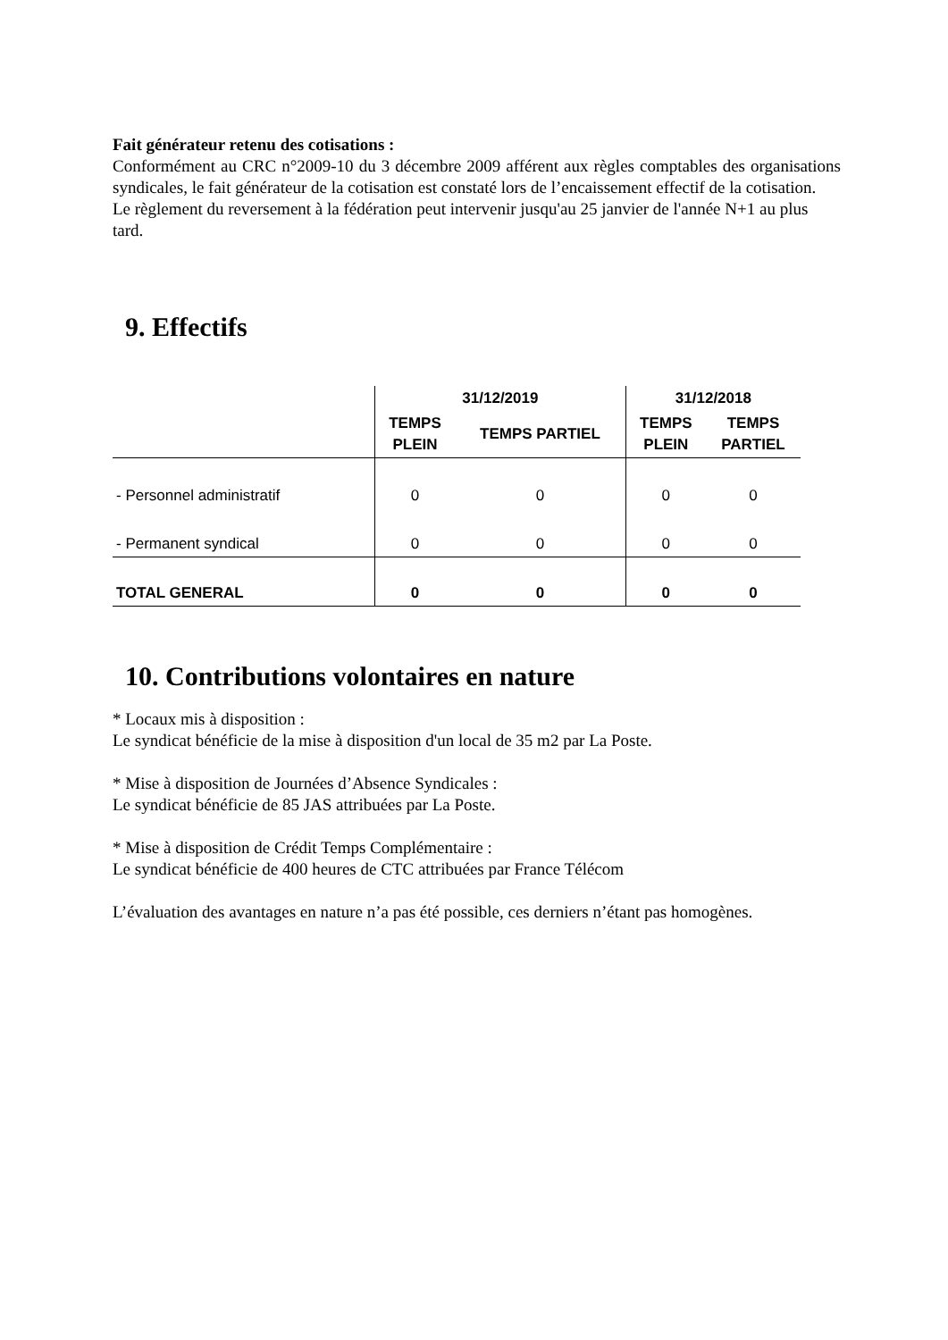Fait générateur retenu des cotisations :
Conformément au CRC n°2009-10 du 3 décembre 2009 afférent aux règles comptables des organisations syndicales, le fait générateur de la cotisation est constaté lors de l’encaissement effectif de la cotisation.
Le règlement du reversement à la fédération peut intervenir jusqu'au 25 janvier de l'année N+1 au plus tard.
9. Effectifs
| | 31/12/2019 | | 31/12/2018 | |
| --- | --- | --- | --- | --- |
| | TEMPS PLEIN | TEMPS PARTIEL | TEMPS PLEIN | TEMPS PARTIEL |
| - Personnel administratif | 0 | 0 | 0 | 0 |
| - Permanent syndical | 0 | 0 | 0 | 0 |
| TOTAL GENERAL | 0 | 0 | 0 | 0 |
10. Contributions volontaires en nature
* Locaux mis à disposition :
Le syndicat bénéficie de la mise à disposition d'un local de 35 m2 par La Poste.
* Mise à disposition de Journées d’Absence Syndicales :
Le syndicat bénéficie de 85 JAS attribuées par La Poste.
* Mise à disposition de Crédit Temps Complémentaire :
Le syndicat bénéficie de 400 heures de CTC attribuées par France Télécom
L’évaluation des avantages en nature n’a pas été possible, ces derniers n’étant pas homogènes.